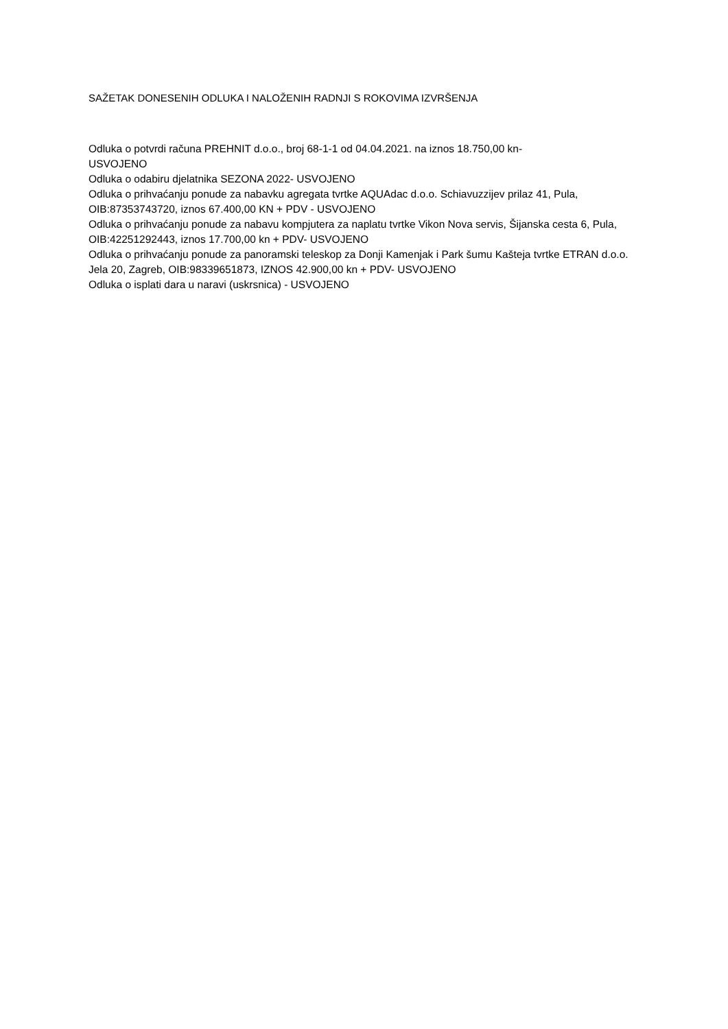SAŽETAK DONESENIH ODLUKA I NALOŽENIH RADNJI S ROKOVIMA IZVRŠENJA
Odluka o potvrdi računa PREHNIT d.o.o., broj 68-1-1 od 04.04.2021. na iznos 18.750,00 kn-
USVOJENO
Odluka o odabiru djelatnika SEZONA 2022- USVOJENO
Odluka o prihvaćanju ponude za nabavku agregata tvrtke AQUAdac d.o.o. Schiavuzzijev prilaz 41, Pula, OIB:87353743720, iznos 67.400,00 KN + PDV - USVOJENO
Odluka o prihvaćanju ponude za nabavu kompjutera za naplatu tvrtke Vikon Nova servis, Šijanska cesta 6, Pula, OIB:42251292443, iznos 17.700,00 kn + PDV- USVOJENO
Odluka o prihvaćanju ponude za panoramski teleskop za Donji Kamenjak i Park šumu Kašteja tvrtke ETRAN d.o.o. Jela 20, Zagreb, OIB:98339651873, IZNOS 42.900,00 kn + PDV- USVOJENO
Odluka o isplati dara u naravi (uskrsnica) - USVOJENO